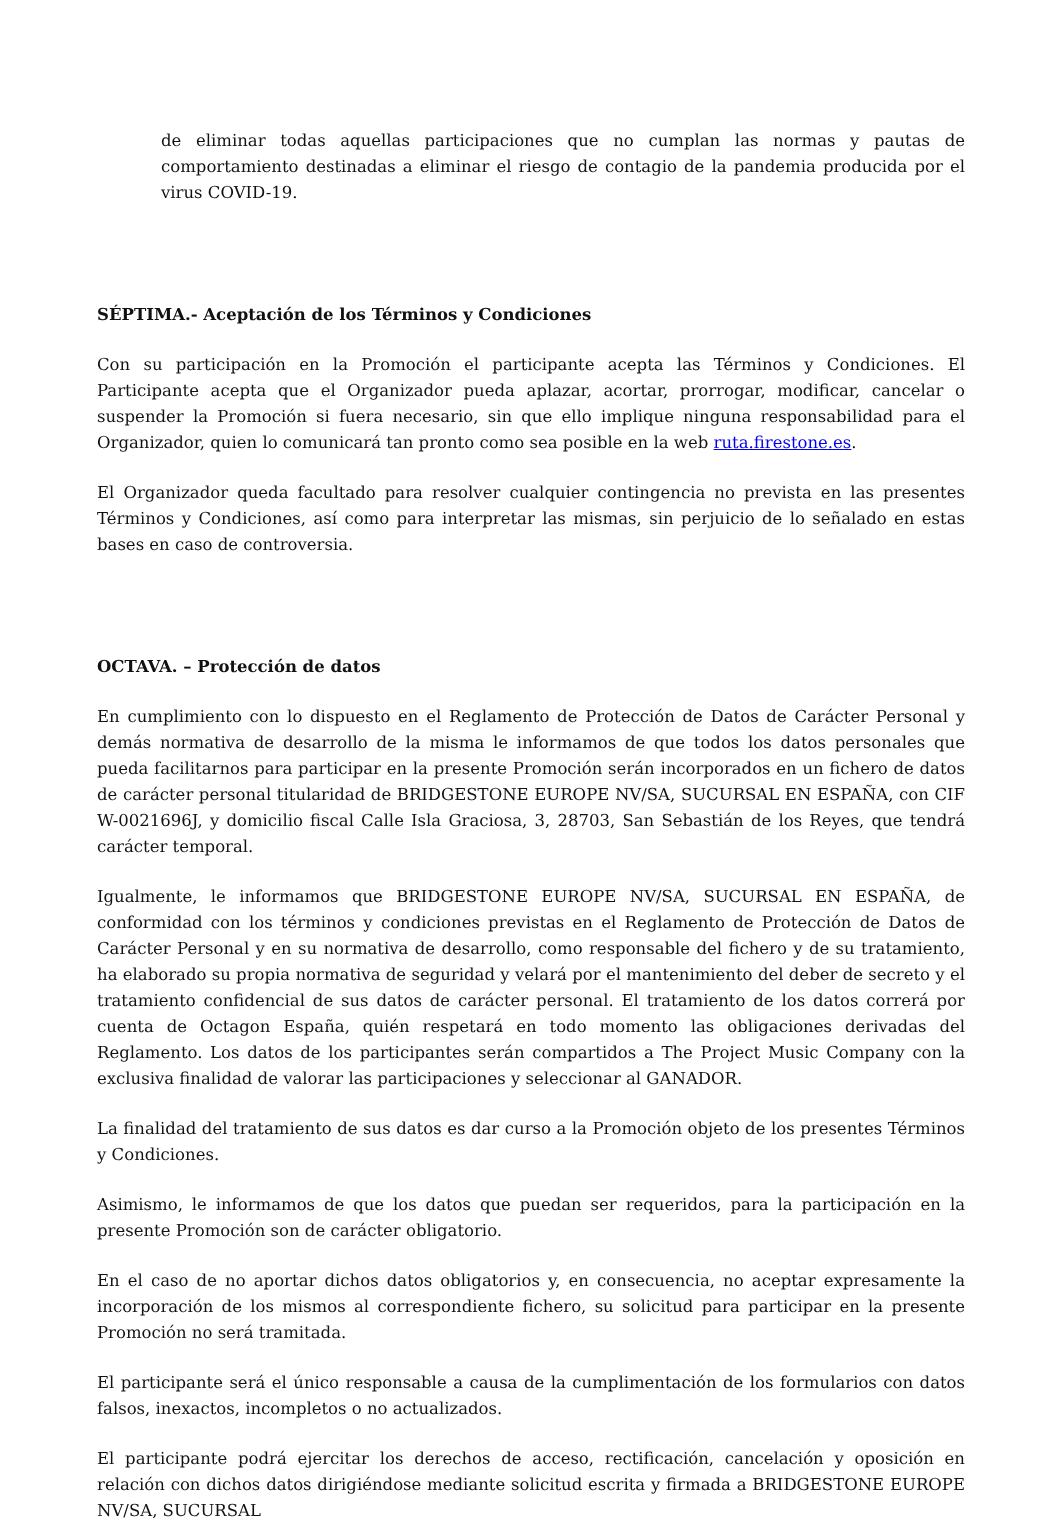de eliminar todas aquellas participaciones que no cumplan las normas y pautas de comportamiento destinadas a eliminar el riesgo de contagio de la pandemia producida por el virus COVID-19.
SÉPTIMA.- Aceptación de los Términos y Condiciones
Con su participación en la Promoción el participante acepta las Términos y Condiciones. El Participante acepta que el Organizador pueda aplazar, acortar, prorrogar, modificar, cancelar o suspender la Promoción si fuera necesario, sin que ello implique ninguna responsabilidad para el Organizador, quien lo comunicará tan pronto como sea posible en la web ruta.firestone.es.
El Organizador queda facultado para resolver cualquier contingencia no prevista en las presentes Términos y Condiciones, así como para interpretar las mismas, sin perjuicio de lo señalado en estas bases en caso de controversia.
OCTAVA. – Protección de datos
En cumplimiento con lo dispuesto en el Reglamento de Protección de Datos de Carácter Personal y demás normativa de desarrollo de la misma le informamos de que todos los datos personales que pueda facilitarnos para participar en la presente Promoción serán incorporados en un fichero de datos de carácter personal titularidad de BRIDGESTONE EUROPE NV/SA, SUCURSAL EN ESPAÑA, con CIF W-0021696J, y domicilio fiscal Calle Isla Graciosa, 3, 28703, San Sebastián de los Reyes, que tendrá carácter temporal.
Igualmente, le informamos que BRIDGESTONE EUROPE NV/SA, SUCURSAL EN ESPAÑA, de conformidad con los términos y condiciones previstas en el Reglamento de Protección de Datos de Carácter Personal y en su normativa de desarrollo, como responsable del fichero y de su tratamiento, ha elaborado su propia normativa de seguridad y velará por el mantenimiento del deber de secreto y el tratamiento confidencial de sus datos de carácter personal. El tratamiento de los datos correrá por cuenta de Octagon España, quién respetará en todo momento las obligaciones derivadas del Reglamento. Los datos de los participantes serán compartidos a The Project Music Company con la exclusiva finalidad de valorar las participaciones y seleccionar al GANADOR.
La finalidad del tratamiento de sus datos es dar curso a la Promoción objeto de los presentes Términos y Condiciones.
Asimismo, le informamos de que los datos que puedan ser requeridos, para la participación en la presente Promoción son de carácter obligatorio.
En el caso de no aportar dichos datos obligatorios y, en consecuencia, no aceptar expresamente la incorporación de los mismos al correspondiente fichero, su solicitud para participar en la presente Promoción no será tramitada.
El participante será el único responsable a causa de la cumplimentación de los formularios con datos falsos, inexactos, incompletos o no actualizados.
El participante podrá ejercitar los derechos de acceso, rectificación, cancelación y oposición en relación con dichos datos dirigiéndose mediante solicitud escrita y firmada a BRIDGESTONE EUROPE NV/SA, SUCURSAL